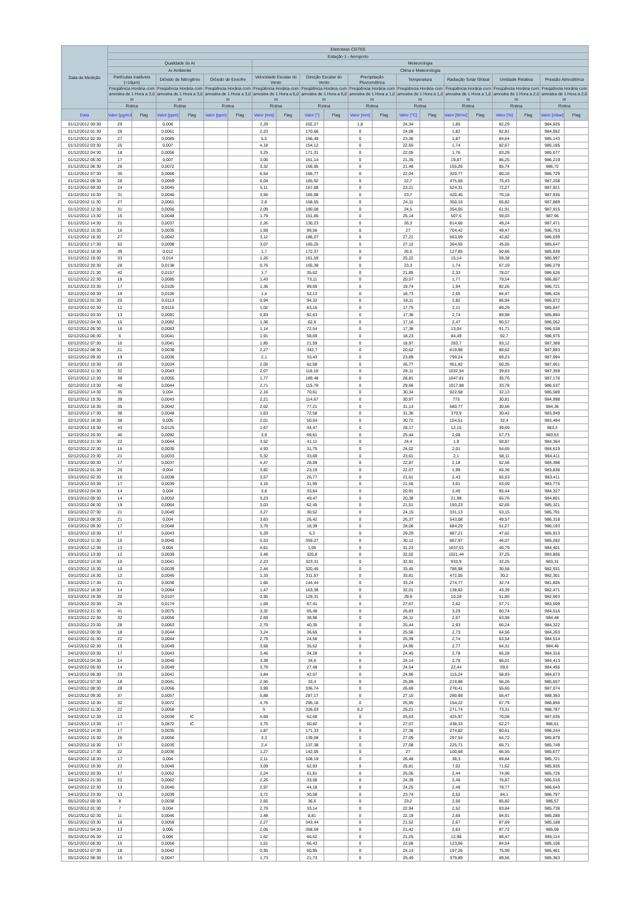| Data de Medição | Eletrobras CGTEE | | | | | | | | | | | | | | | | | | | |
| --- | --- | --- | --- | --- | --- | --- | --- | --- | --- | --- | --- | --- | --- | --- | --- | --- | --- | --- | --- | --- |
| | Estação 1 - Aeroporto | | | | | | | | | | | | | | | | | | | |
| | Qualidade do Ar | | | | | | Meteorologia | | | | | | | | | | | | | |
| | Ar Ambiente | | | | | | Clima e Meteorologia | | | | | | | | | | | | | |
| | Partículas Inaláveis (<10µm) | | Dióxido de Nitrogênio | | Dióxido de Enxofre | | Velocidade Escalar do Vento | | Direção Escalar do Vento | | Precipitação Pluviométrica | | Temperatura | | Radiação Solar Global | | Umidade Relativa | | Pressão Atmosférica | |
| | Freqüência Horária com amostra de 1 Hora a 3,0 m | | Freqüência Horária com amostra de 1 Hora a 3,0 m | | Freqüência Horária com amostra de 1 Hora a 3,0 m | | Freqüência Horária com amostra de 1 Hora a 6,0 m | | Freqüência Horária com amostra de 1 Hora a 6,0 m | | Freqüência Horária com amostra de 1 Hora a 1,0 m | | Freqüência Horária com amostra de 1 Hora a 1,0 m | | Freqüência Horária com amostra de 1 Hora a 1,0 m | | Freqüência Horária com amostra de 1 Hora a 2,0 m | | Freqüência Horária com amostra de 1 Hora a 2,0 m | |
| | Rotina | | Rotina | | Rotina | | Rotina | | Rotina | | Rotina | | Rotina | | Rotina | | Rotina | | Rotina | |
| Data | Valor [µg/m3] | Flag | Valor [ppm] | Flag | Valor [ppm] | Flag | Valor [m/s] | Flag | Valor [°] | Flag | Valor [mm] | Flag | Valor [°C] | Flag | Valor [W/m2] | Flag | Valor [%] | Flag | Valor [mbar] | Flag |
| 01/12/2012 00:30 | 29 | | 0,006 | | | | 2,29 | | 202,27 | | 1,8 | | 24,34 | | 1,85 | | 82,29 | | 984,926 | |
| 01/12/2012 01:30 | 26 | | 0,0061 | | | | 2,23 | | 170,66 | | 0 | | 24,08 | | 1,82 | | 82,81 | | 984,952 | |
| 01/12/2012 02:30 | 27 | | 0,0085 | | | | 5,5 | | 156,49 | | 0 | | 23,36 | | 1,87 | | 84,64 | | 985,143 | |
| 01/12/2012 03:30 | 25 | | 0,007 | | | | 4,18 | | 154,12 | | 0 | | 22,65 | | 1,74 | | 82,67 | | 985,185 | |
| 01/12/2012 04:30 | 18 | | 0,0056 | | | | 3,25 | | 171,31 | | 0 | | 22,05 | | 1,76 | | 83,29 | | 985,677 | |
| 01/12/2012 05:30 | 17 | | 0,007 | | | | 3,06 | | 161,14 | | 0 | | 21,35 | | 19,87 | | 86,25 | | 986,219 | |
| 01/12/2012 06:30 | 26 | | 0,0072 | | | | 3,32 | | 166,95 | | 0 | | 21,48 | | 155,26 | | 85,74 | | 986,72 | |
| 01/12/2012 07:30 | 35 | | 0,0066 | | | | 6,54 | | 166,77 | | 0 | | 22,04 | | 320,77 | | 80,16 | | 986,729 | |
| 01/12/2012 08:30 | 28 | | 0,0059 | | | | 6,04 | | 165,92 | | 0 | | 22,7 | | 475,68 | | 75,43 | | 987,258 | |
| 01/12/2012 09:30 | 24 | | 0,0045 | | | | 5,11 | | 167,88 | | 0 | | 23,21 | | 524,31 | | 72,27 | | 987,921 | |
| 01/12/2012 10:30 | 31 | | 0,0046 | | | | 3,56 | | 165,98 | | 0 | | 23,7 | | 420,45 | | 70,18 | | 987,935 | |
| 01/12/2012 11:30 | 27 | | 0,0061 | | | | 2,8 | | 158,55 | | 0 | | 24,11 | | 350,16 | | 65,82 | | 987,889 | |
| 01/12/2012 12:30 | 31 | | 0,0056 | | | | 2,09 | | 190,08 | | 0 | | 24,5 | | 354,05 | | 61,91 | | 987,915 | |
| 01/12/2012 13:30 | 15 | | 0,0048 | | | | 1,79 | | 151,85 | | 0 | | 25,14 | | 507,6 | | 59,03 | | 987,96 | |
| 01/12/2012 14:30 | 21 | | 0,0037 | | | | 2,26 | | 130,23 | | 0 | | 26,3 | | 814,66 | | 49,24 | | 987,471 | |
| 01/12/2012 15:30 | 16 | | 0,0035 | | | | 1,69 | | 99,56 | | 0 | | 27 | | 704,42 | | 49,47 | | 986,753 | |
| 01/12/2012 16:30 | 27 | | 0,0042 | | | | 3,12 | | 186,07 | | 0 | | 27,21 | | 563,09 | | 42,82 | | 986,039 | |
| 01/12/2012 17:30 | 52 | | 0,0098 | | | | 3,07 | | 165,25 | | 0 | | 27,12 | | 364,55 | | 45,65 | | 985,647 | |
| 01/12/2012 18:30 | 39 | | 0,012 | | | | 1,7 | | 172,37 | | 0 | | 26,5 | | 127,85 | | 50,66 | | 985,839 | |
| 01/12/2012 19:30 | 33 | | 0,014 | | | | 1,26 | | 161,59 | | 0 | | 25,22 | | 15,14 | | 59,38 | | 985,997 | |
| 01/12/2012 20:30 | 28 | | 0,0138 | | | | 0,76 | | 165,38 | | 0 | | 23,3 | | 1,74 | | 67,19 | | 986,279 | |
| 01/12/2012 21:30 | 42 | | 0,0157 | | | | 1,7 | | 35,62 | | 0 | | 21,85 | | 2,33 | | 78,07 | | 986,626 | |
| 01/12/2012 22:30 | 18 | | 0,0085 | | | | 1,43 | | 73,11 | | 0 | | 20,57 | | 1,77 | | 79,54 | | 986,807 | |
| 01/12/2012 23:30 | 17 | | 0,0105 | | | | 1,36 | | 99,69 | | 0 | | 19,74 | | 1,94 | | 82,26 | | 986,721 | |
| 02/12/2012 00:30 | 19 | | 0,0105 | | | | 1,4 | | 52,13 | | 0 | | 18,73 | | 2,55 | | 84,47 | | 986,426 | |
| 02/12/2012 01:30 | 20 | | 0,0113 | | | | 0,94 | | 94,32 | | 0 | | 18,11 | | 2,82 | | 86,94 | | 986,072 | |
| 02/12/2012 02:30 | 12 | | 0,0115 | | | | 1,02 | | 83,16 | | 0 | | 17,75 | | 2,11 | | 89,29 | | 985,847 | |
| 02/12/2012 03:30 | 13 | | 0,0091 | | | | 0,83 | | 92,63 | | 0 | | 17,38 | | 2,74 | | 89,98 | | 985,894 | |
| 02/12/2012 04:30 | 15 | | 0,0082 | | | | 1,38 | | 62,6 | | 0 | | 17,16 | | 2,47 | | 90,57 | | 986,062 | |
| 02/12/2012 05:30 | 16 | | 0,0083 | | | | 1,14 | | 72,54 | | 0 | | 17,38 | | 13,04 | | 91,71 | | 986,538 | |
| 02/12/2012 06:30 | 6 | | 0,0041 | | | | 1,91 | | 58,69 | | 0 | | 18,23 | | 84,49 | | 92,7 | | 986,975 | |
| 02/12/2012 07:30 | 10 | | 0,0041 | | | | 1,85 | | 21,59 | | 0 | | 18,97 | | 283,7 | | 93,12 | | 987,388 | |
| 02/12/2012 08:30 | 21 | | 0,0038 | | | | 2,27 | | 342,7 | | 0 | | 20,62 | | 619,98 | | 88,62 | | 987,893 | |
| 02/12/2012 09:30 | 19 | | 0,0036 | | | | 2,1 | | 33,43 | | 0 | | 23,89 | | 799,24 | | 69,23 | | 987,994 | |
| 02/12/2012 10:30 | 20 | | 0,0034 | | | | 2,05 | | 62,58 | | 0 | | 26,77 | | 951,82 | | 50,35 | | 987,661 | |
| 02/12/2012 11:30 | 32 | | 0,0043 | | | | 2,07 | | 116,18 | | 0 | | 28,11 | | 1032,54 | | 39,63 | | 987,359 | |
| 02/12/2012 12:30 | 38 | | 0,0055 | | | | 1,77 | | 189,48 | | 0 | | 28,81 | | 1047,81 | | 35,76 | | 987,176 | |
| 02/12/2012 13:30 | 40 | | 0,0044 | | | | 2,71 | | 115,78 | | 0 | | 29,66 | | 1017,88 | | 33,78 | | 986,537 | |
| 02/12/2012 14:30 | 35 | | 0,004 | | | | 2,16 | | 70,61 | | 0 | | 30,34 | | 922,58 | | 32,13 | | 985,589 | |
| 02/12/2012 15:30 | 39 | | 0,0043 | | | | 2,21 | | 114,67 | | 0 | | 30,97 | | 775 | | 30,81 | | 984,998 | |
| 02/12/2012 16:30 | 35 | | 0,0042 | | | | 2,02 | | 77,21 | | 0 | | 31,13 | | 580,77 | | 30,56 | | 984,36 | |
| 02/12/2012 17:30 | 38 | | 0,0048 | | | | 1,63 | | 72,58 | | 0 | | 31,36 | | 370,9 | | 30,42 | | 983,949 | |
| 02/12/2012 18:30 | 38 | | 0,005 | | | | 2,01 | | 50,04 | | 0 | | 30,72 | | 154,51 | | 32,4 | | 983,494 | |
| 02/12/2012 19:30 | 43 | | 0,0125 | | | | 1,67 | | 34,47 | | 0 | | 28,17 | | 12,15 | | 39,69 | | 983,3 | |
| 02/12/2012 20:30 | 40 | | 0,0092 | | | | 3,9 | | 69,61 | | 0 | | 25,44 | | 2,08 | | 57,73 | | 983,53 | |
| 02/12/2012 21:30 | 22 | | 0,0044 | | | | 3,52 | | 41,11 | | 0 | | 24,4 | | 1,9 | | 58,87 | | 984,364 | |
| 02/12/2012 22:30 | 16 | | 0,0035 | | | | 4,93 | | 31,75 | | 0 | | 24,02 | | 2,01 | | 54,65 | | 984,619 | |
| 02/12/2012 23:30 | 21 | | 0,0033 | | | | 5,32 | | 33,69 | | 0 | | 23,61 | | 2,1 | | 58,11 | | 984,411 | |
| 03/12/2012 00:30 | 17 | | 0,0037 | | | | 4,47 | | 28,09 | | 0 | | 22,87 | | 2,18 | | 62,56 | | 984,398 | |
| 03/12/2012 01:30 | 20 | | 0,004 | | | | 3,82 | | 23,19 | | 0 | | 22,07 | | 1,99 | | 65,36 | | 983,836 | |
| 03/12/2012 02:30 | 15 | | 0,0038 | | | | 3,57 | | 26,77 | | 0 | | 21,61 | | 2,43 | | 65,53 | | 983,411 | |
| 03/12/2012 03:30 | 17 | | 0,0039 | | | | 3,16 | | 31,95 | | 0 | | 21,56 | | 3,01 | | 63,59 | | 983,775 | |
| 03/12/2012 04:30 | 14 | | 0,004 | | | | 3,8 | | 33,64 | | 0 | | 20,91 | | 2,45 | | 65,44 | | 984,327 | |
| 03/12/2012 05:30 | 14 | | 0,0052 | | | | 3,23 | | 49,47 | | 0 | | 20,38 | | 21,98 | | 65,76 | | 984,801 | |
| 03/12/2012 06:30 | 19 | | 0,0064 | | | | 3,03 | | 62,45 | | 0 | | 21,51 | | 193,23 | | 62,65 | | 985,321 | |
| 03/12/2012 07:30 | 21 | | 0,0049 | | | | 3,27 | | 30,52 | | 0 | | 24,15 | | 331,13 | | 53,15 | | 985,791 | |
| 03/12/2012 08:30 | 21 | | 0,004 | | | | 3,63 | | 26,42 | | 0 | | 26,37 | | 543,08 | | 49,57 | | 986,318 | |
| 03/12/2012 09:30 | 17 | | 0,0048 | | | | 3,79 | | 18,39 | | 0 | | 28,06 | | 684,29 | | 51,27 | | 986,193 | |
| 03/12/2012 10:30 | 17 | | 0,0043 | | | | 5,29 | | 6,3 | | 0 | | 29,29 | | 887,21 | | 47,62 | | 985,913 | |
| 03/12/2012 11:30 | 15 | | 0,0046 | | | | 5,53 | | 359,27 | | 0 | | 30,12 | | 867,97 | | 46,07 | | 985,282 | |
| 03/12/2012 12:30 | 13 | | 0,004 | | | | 4,61 | | 1,05 | | 0 | | 31,23 | | 1037,01 | | 40,79 | | 984,401 | |
| 03/12/2012 13:30 | 12 | | 0,0039 | | | | 3,48 | | 320,8 | | 0 | | 32,02 | | 1021,44 | | 37,25 | | 983,805 | |
| 03/12/2012 14:30 | 10 | | 0,0041 | | | | 2,23 | | 323,31 | | 0 | | 32,91 | | 933,9 | | 32,25 | | 983,31 | |
| 03/12/2012 15:30 | 10 | | 0,0039 | | | | 2,44 | | 320,45 | | 0 | | 33,45 | | 786,98 | | 30,58 | | 982,931 | |
| 03/12/2012 16:30 | 12 | | 0,0045 | | | | 1,33 | | 311,57 | | 0 | | 33,81 | | 472,05 | | 30,2 | | 982,301 | |
| 03/12/2012 17:30 | 21 | | 0,0036 | | | | 1,66 | | 144,44 | | 0 | | 33,24 | | 274,77 | | 32,74 | | 981,805 | |
| 03/12/2012 18:30 | 14 | | 0,0084 | | | | 1,47 | | 163,38 | | 0 | | 32,01 | | 138,82 | | 43,39 | | 982,471 | |
| 03/12/2012 19:30 | 20 | | 0,0107 | | | | 0,95 | | 129,31 | | 0 | | 29,9 | | 10,28 | | 51,85 | | 982,903 | |
| 03/12/2012 20:30 | 25 | | 0,0174 | | | | 1,68 | | 87,41 | | 0 | | 27,67 | | 2,62 | | 57,71 | | 983,509 | |
| 03/12/2012 21:30 | 41 | | 0,0075 | | | | 3,32 | | 65,48 | | 0 | | 26,83 | | 3,29 | | 60,74 | | 984,516 | |
| 03/12/2012 22:30 | 32 | | 0,0059 | | | | 2,69 | | 38,96 | | 0 | | 26,11 | | 2,67 | | 63,98 | | 984,48 | |
| 03/12/2012 23:30 | 28 | | 0,0063 | | | | 2,79 | | 40,35 | | 0 | | 25,44 | | 2,93 | | 66,24 | | 984,322 | |
| 04/12/2012 00:30 | 18 | | 0,0044 | | | | 3,24 | | 36,65 | | 0 | | 25,56 | | 2,73 | | 64,56 | | 984,263 | |
| 04/12/2012 01:30 | 22 | | 0,0044 | | | | 2,79 | | 24,56 | | 0 | | 25,39 | | 2,74 | | 63,54 | | 984,514 | |
| 04/12/2012 02:30 | 19 | | 0,0049 | | | | 3,58 | | 35,62 | | 0 | | 24,95 | | 2,77 | | 64,31 | | 984,46 | |
| 04/12/2012 03:30 | 17 | | 0,0043 | | | | 3,46 | | 34,28 | | 0 | | 24,45 | | 2,78 | | 65,28 | | 984,316 | |
| 04/12/2012 04:30 | 14 | | 0,0046 | | | | 3,38 | | 34,6 | | 0 | | 24,14 | | 2,78 | | 66,01 | | 984,413 | |
| 04/12/2012 05:30 | 14 | | 0,0049 | | | | 3,79 | | 27,48 | | 0 | | 24,54 | | 22,44 | | 59,6 | | 984,455 | |
| 04/12/2012 06:30 | 23 | | 0,0041 | | | | 3,84 | | 42,57 | | 0 | | 24,96 | | 115,24 | | 58,93 | | 984,673 | |
| 04/12/2012 07:30 | 18 | | 0,0041 | | | | 2,56 | | 33,4 | | 0 | | 25,89 | | 219,88 | | 56,26 | | 985,657 | |
| 04/12/2012 08:30 | 28 | | 0,0056 | | | | 3,99 | | 336,74 | | 0 | | 26,69 | | 278,41 | | 55,65 | | 987,074 | |
| 04/12/2012 09:30 | 37 | | 0,0057 | | | | 5,88 | | 287,17 | | 0 | | 27,15 | | 280,68 | | 55,47 | | 988,363 | |
| 04/12/2012 10:30 | 32 | | 0,0072 | | | | 4,76 | | 295,16 | | 0 | | 25,95 | | 154,22 | | 67,79 | | 988,856 | |
| 04/12/2012 11:30 | 22 | | 0,0058 | | | | 5 | | 326,03 | | 0,2 | | 25,21 | | 271,74 | | 73,31 | | 988,787 | |
| 04/12/2012 12:30 | 13 | | 0,0036 | IC | | | 4,69 | | 62,68 | | 0 | | 25,63 | | 425,97 | | 70,08 | | 987,635 | |
| 04/12/2012 13:30 | 17 | | 0,0872 | IC | | | 3,75 | | 50,82 | | 0 | | 27,07 | | 438,33 | | 62,27 | | 986,61 | |
| 04/12/2012 14:30 | 17 | | 0,0035 | | | | 1,87 | | 171,33 | | 0 | | 27,38 | | 274,82 | | 60,61 | | 986,244 | |
| 04/12/2012 15:30 | 26 | | 0,0056 | | | | 3,3 | | 139,08 | | 0 | | 27,09 | | 297,54 | | 64,72 | | 985,879 | |
| 04/12/2012 16:30 | 17 | | 0,0035 | | | | 2,4 | | 137,38 | | 0 | | 27,08 | | 225,71 | | 65,71 | | 985,749 | |
| 04/12/2012 17:30 | 22 | | 0,0036 | | | | 1,27 | | 142,05 | | 0 | | 27 | | 100,68 | | 66,55 | | 985,677 | |
| 04/12/2012 18:30 | 17 | | 0,004 | | | | 2,11 | | 108,19 | | 0 | | 26,48 | | 38,3 | | 69,84 | | 985,721 | |
| 04/12/2012 19:30 | 23 | | 0,0046 | | | | 3,09 | | 62,93 | | 0 | | 25,81 | | 7,02 | | 71,62 | | 985,935 | |
| 04/12/2012 20:30 | 17 | | 0,0052 | | | | 2,24 | | 51,81 | | 0 | | 25,05 | | 2,44 | | 74,96 | | 985,726 | |
| 04/12/2012 21:30 | 22 | | 0,0062 | | | | 2,26 | | 33,58 | | 0 | | 24,39 | | 2,46 | | 76,87 | | 986,516 | |
| 04/12/2012 22:30 | 13 | | 0,0046 | | | | 2,97 | | 44,18 | | 0 | | 24,25 | | 2,49 | | 78,77 | | 986,643 | |
| 04/12/2012 23:30 | 13 | | 0,0039 | | | | 3,72 | | 30,58 | | 0 | | 23,74 | | 2,52 | | 84,1 | | 986,797 | |
| 05/12/2012 00:30 | 8 | | 0,0038 | | | | 2,65 | | 36,6 | | 0 | | 23,2 | | 2,56 | | 85,82 | | 986,57 | |
| 05/12/2012 01:30 | 7 | | 0,004 | | | | 2,79 | | 33,14 | | 0 | | 22,94 | | 2,52 | | 83,84 | | 985,738 | |
| 05/12/2012 02:30 | 11 | | 0,0046 | | | | 1,48 | | 8,81 | | 0 | | 22,19 | | 2,65 | | 84,91 | | 985,288 | |
| 05/12/2012 03:30 | 16 | | 0,0059 | | | | 2,27 | | 343,44 | | 0 | | 21,52 | | 2,67 | | 87,69 | | 985,188 | |
| 05/12/2012 04:30 | 13 | | 0,005 | | | | 2,06 | | 358,59 | | 0 | | 21,42 | | 2,63 | | 87,72 | | 985,08 | |
| 05/12/2012 05:30 | 12 | | 0,006 | | | | 1,62 | | 66,62 | | 0 | | 21,25 | | 12,98 | | 88,47 | | 985,114 | |
| 05/12/2012 06:30 | 15 | | 0,0056 | | | | 1,51 | | 66,43 | | 0 | | 22,08 | | 123,56 | | 84,54 | | 985,106 | |
| 05/12/2012 07:30 | 18 | | 0,0042 | | | | 0,95 | | 60,95 | | 0 | | 24,14 | | 197,26 | | 75,99 | | 985,461 | |
| 05/12/2012 08:30 | 15 | | 0,0047 | | | | 1,73 | | 21,73 | | 0 | | 25,49 | | 379,89 | | 69,56 | | 985,363 | |